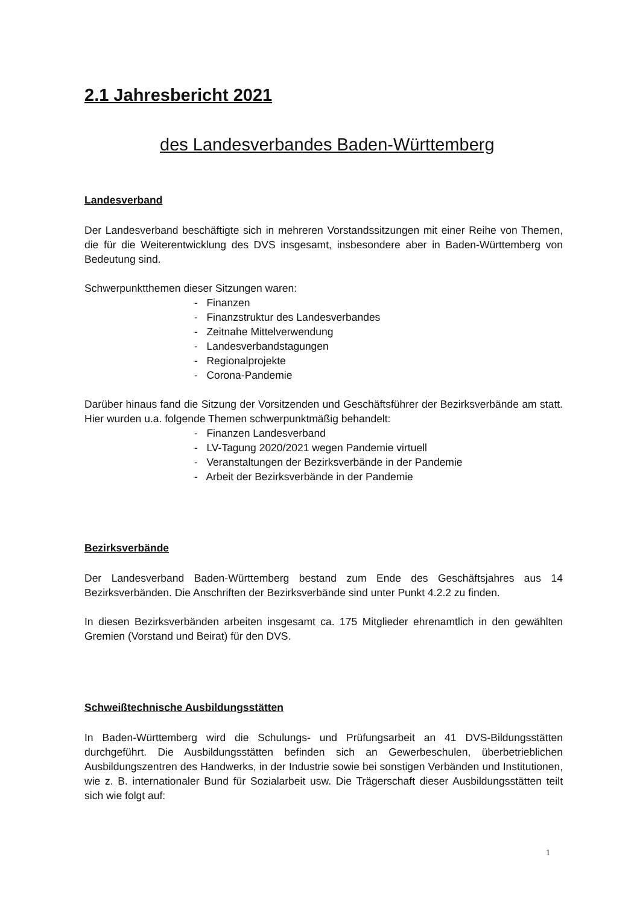2.1 Jahresbericht 2021
des Landesverbandes Baden-Württemberg
Landesverband
Der Landesverband beschäftigte sich in mehreren Vorstandssitzungen mit einer Reihe von Themen, die für die Weiterentwicklung des DVS insgesamt, insbesondere aber in Baden-Württemberg von Bedeutung sind.
Schwerpunktthemen dieser Sitzungen waren:
- Finanzen
- Finanzstruktur des Landesverbandes
- Zeitnahe Mittelverwendung
- Landesverbandstagungen
- Regionalprojekte
- Corona-Pandemie
Darüber hinaus fand die Sitzung der Vorsitzenden und Geschäftsführer der Bezirksverbände am statt. Hier wurden u.a. folgende Themen schwerpunktmäßig behandelt:
- Finanzen Landesverband
- LV-Tagung 2020/2021 wegen Pandemie virtuell
- Veranstaltungen der Bezirksverbände in der Pandemie
- Arbeit der Bezirksverbände in der Pandemie
Bezirksverbände
Der Landesverband Baden-Württemberg bestand zum Ende des Geschäftsjahres aus 14 Bezirksverbänden. Die Anschriften der Bezirksverbände sind unter Punkt 4.2.2 zu finden.
In diesen Bezirksverbänden arbeiten insgesamt ca. 175 Mitglieder ehrenamtlich in den gewählten Gremien (Vorstand und Beirat) für den DVS.
Schweißtechnische Ausbildungsstätten
In Baden-Württemberg wird die Schulungs- und Prüfungsarbeit an 41 DVS-Bildungsstätten durchgeführt. Die Ausbildungsstätten befinden sich an Gewerbeschulen, überbetrieblichen Ausbildungszentren des Handwerks, in der Industrie sowie bei sonstigen Verbänden und Institutionen, wie z. B. internationaler Bund für Sozialarbeit usw. Die Trägerschaft dieser Ausbildungsstätten teilt sich wie folgt auf:
1